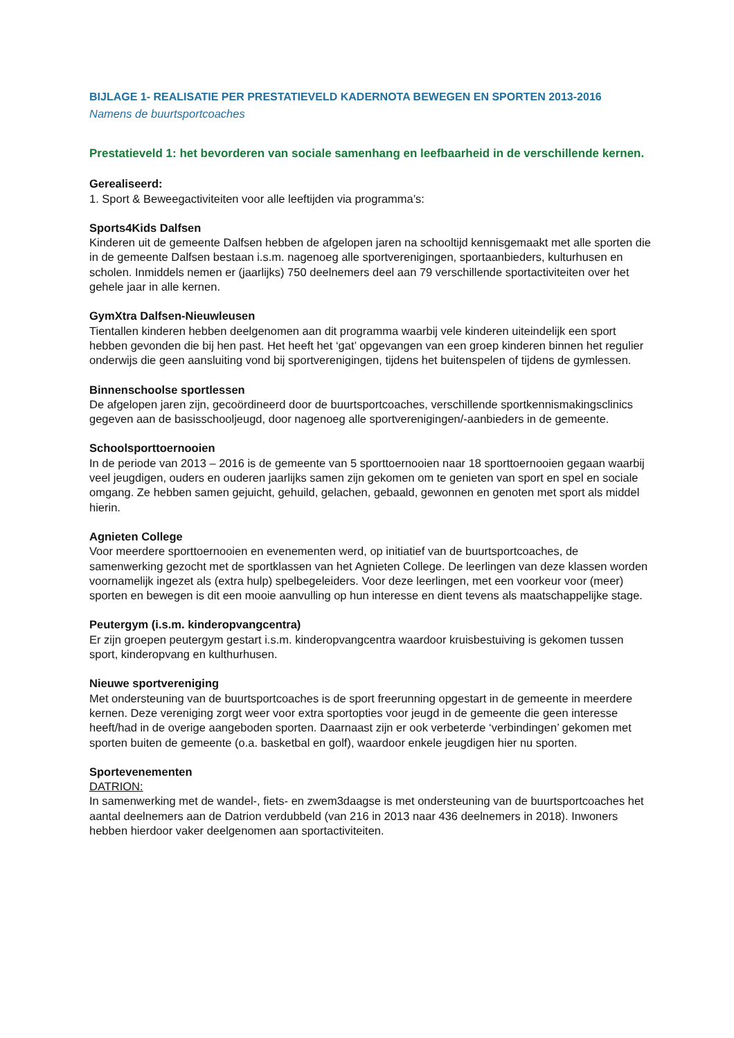BIJLAGE 1- REALISATIE PER PRESTATIEVELD KADERNOTA BEWEGEN EN SPORTEN 2013-2016
Namens de buurtsportcoaches
Prestatieveld 1: het bevorderen van sociale samenhang en leefbaarheid in de verschillende kernen.
Gerealiseerd:
1. Sport & Beweegactiviteiten voor alle leeftijden via programma’s:
Sports4Kids Dalfsen
Kinderen uit de gemeente Dalfsen hebben de afgelopen jaren na schooltijd kennisgemaakt met alle sporten die in de gemeente Dalfsen bestaan i.s.m. nagenoeg alle sportverenigingen, sportaanbieders, kulturhusen en scholen. Inmiddels nemen er (jaarlijks) 750 deelnemers deel aan 79 verschillende sportactiviteiten over het gehele jaar in alle kernen.
GymXtra Dalfsen-Nieuwleusen
Tientallen kinderen hebben deelgenomen aan dit programma waarbij vele kinderen uiteindelijk een sport hebben gevonden die bij hen past. Het heeft het ‘gat’ opgevangen van een groep kinderen binnen het regulier onderwijs die geen aansluiting vond bij sportverenigingen, tijdens het buitenspelen of tijdens de gymlessen.
Binnenschoolse sportlessen
De afgelopen jaren zijn, gecoördineerd door de buurtsportcoaches, verschillende sportkennismakingsclinics gegeven aan de basisschooljeugd, door nagenoeg alle sportverenigingen/-aanbieders in de gemeente.
Schoolsporttoernooien
In de periode van 2013 – 2016 is de gemeente van 5 sporttoernooien naar 18 sporttoernooien gegaan waarbij veel jeugdigen, ouders en ouderen jaarlijks samen zijn gekomen om te genieten van sport en spel en sociale omgang. Ze hebben samen gejuicht, gehuild, gelachen, gebaald, gewonnen en genoten met sport als middel hierin.
Agnieten College
Voor meerdere sporttoernooien en evenementen werd, op initiatief van de buurtsportcoaches, de samenwerking gezocht met de sportklassen van het Agnieten College. De leerlingen van deze klassen worden voornamelijk ingezet als (extra hulp) spelbegeleiders. Voor deze leerlingen, met een voorkeur voor (meer) sporten en bewegen is dit een mooie aanvulling op hun interesse en dient tevens als maatschappelijke stage.
Peutergym (i.s.m. kinderopvangcentra)
Er zijn groepen peutergym gestart i.s.m. kinderopvangcentra waardoor kruisbestuiving is gekomen tussen sport, kinderopvang en kulthurhusen.
Nieuwe sportvereniging
Met ondersteuning van de buurtsportcoaches is de sport freerunning opgestart in de gemeente in meerdere kernen. Deze vereniging zorgt weer voor extra sportopties voor jeugd in de gemeente die geen interesse heeft/had in de overige aangeboden sporten. Daarnaast zijn er ook verbeterde ‘verbindingen’ gekomen met sporten buiten de gemeente (o.a. basketbal en golf), waardoor enkele jeugdigen hier nu sporten.
Sportevenementen
DATRION:
In samenwerking met de wandel-, fiets- en zwem3daagse is met ondersteuning van de buurtsportcoaches het aantal deelnemers aan de Datrion verdubbeld (van 216 in 2013 naar 436 deelnemers in 2018). Inwoners hebben hierdoor vaker deelgenomen aan sportactiviteiten.